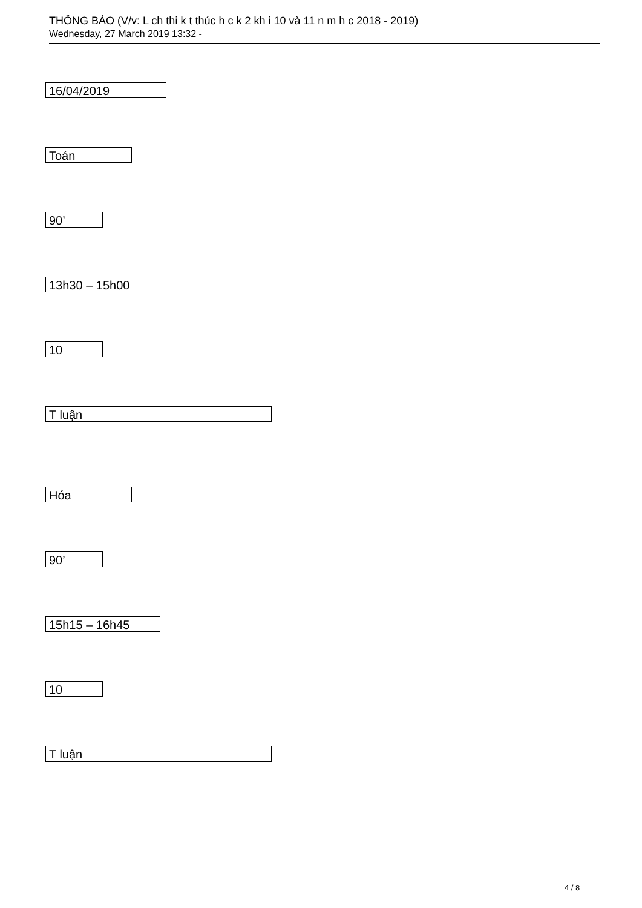THÔNG BÁO (V/v: L ch thi k t thúc h c k 2 kh i 10 và 11 n m h c 2018 - 2019)
Wednesday, 27 March 2019 13:32 -
16/04/2019
Toán
90’
13h30 – 15h00
10
T luận
Hóa
90’
15h15 – 16h45
10
T luận
4 / 8